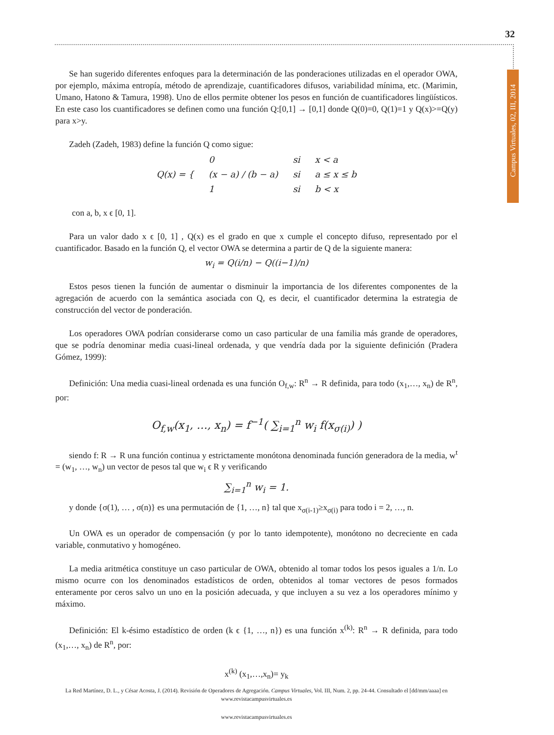32
Campus Virtuales, 02, III, 2014
Se han sugerido diferentes enfoques para la determinación de las ponderaciones utilizadas en el operador OWA, por ejemplo, máxima entropía, método de aprendizaje, cuantificadores difusos, variabilidad mínima, etc. (Marimin, Umano, Hatono & Tamura, 1998). Uno de ellos permite obtener los pesos en función de cuantificadores lingüísticos. En este caso los cuantificadores se definen como una función Q:[0,1] → [0,1] donde Q(0)=0, Q(1)=1 y Q(x)>=Q(y) para x>y.
Zadeh (Zadeh, 1983) define la función Q como sigue:
| Q(x) = { | 0 | si | x < a |
| | (x − a) / (b − a) | si | a ≤ x ≤ b |
| | 1 | si | b < x |
con a, b, x ϵ [0, 1].
Para un valor dado x ϵ [0, 1] , Q(x) es el grado en que x cumple el concepto difuso, representado por el cuantificador. Basado en la función Q, el vector OWA se determina a partir de Q de la siguiente manera:
w<sub>i</sub> = Q(i/n) − Q((i−1)/n)
Estos pesos tienen la función de aumentar o disminuir la importancia de los diferentes componentes de la agregación de acuerdo con la semántica asociada con Q, es decir, el cuantificador determina la estrategia de construcción del vector de ponderación.
Los operadores OWA podrían considerarse como un caso particular de una familia más grande de operadores, que se podría denominar media cuasi-lineal ordenada, y que vendría dada por la siguiente definición (Pradera Gómez, 1999):
Definición: Una media cuasi-lineal ordenada es una función O<sub>f,w</sub>: R<sup>n</sup> → R definida, para todo (x<sub>1</sub>,…, x<sub>n</sub>) de R<sup>n</sup>, por:
O<sub>f,w</sub>(x<sub>1</sub>, …, x<sub>n</sub>) = f<sup>−1</sup>( ∑<sub>i=1</sub><sup>n</sup> w<sub>i</sub> f(x<sub>σ(i)</sub>) )
siendo f: R → R una función continua y estrictamente monótona denominada función generadora de la media, w<sup>t</sup> = (w<sub>1</sub>, …, w<sub>n</sub>) un vector de pesos tal que w<sub>i</sub> ϵ R y verificando
∑<sub>i=1</sub><sup>n</sup> w<sub>i</sub> = 1.
y donde {σ(1), … , σ(n)} es una permutación de {1, …, n} tal que x<sub>σ(i-1)</sub>≥x<sub>σ(i)</sub> para todo i = 2, …, n.
Un OWA es un operador de compensación (y por lo tanto idempotente), monótono no decreciente en cada variable, conmutativo y homogéneo.
La media aritmética constituye un caso particular de OWA, obtenido al tomar todos los pesos iguales a 1/n. Lo mismo ocurre con los denominados estadísticos de orden, obtenidos al tomar vectores de pesos formados enteramente por ceros salvo un uno en la posición adecuada, y que incluyen a su vez a los operadores mínimo y máximo.
Definición: El k-ésimo estadístico de orden (k ϵ {1, …, n}) es una función x<sup>(k)</sup>: R<sup>n</sup> → R definida, para todo (x<sub>1</sub>,…, x<sub>n</sub>) de R<sup>n</sup>, por:
x<sup>(k)</sup> (x<sub>1</sub>,…,x<sub>n</sub>)= y<sub>k</sub>
La Red Martínez, D. L., y César Acosta, J. (2014). Revisión de Operadores de Agregación. Campus Virtuales, Vol. III, Num. 2, pp. 24-44. Consultado el [dd/mm/aaaa] en www.revistacampusvirtuales.es
www.revistacampusvirtuales.es